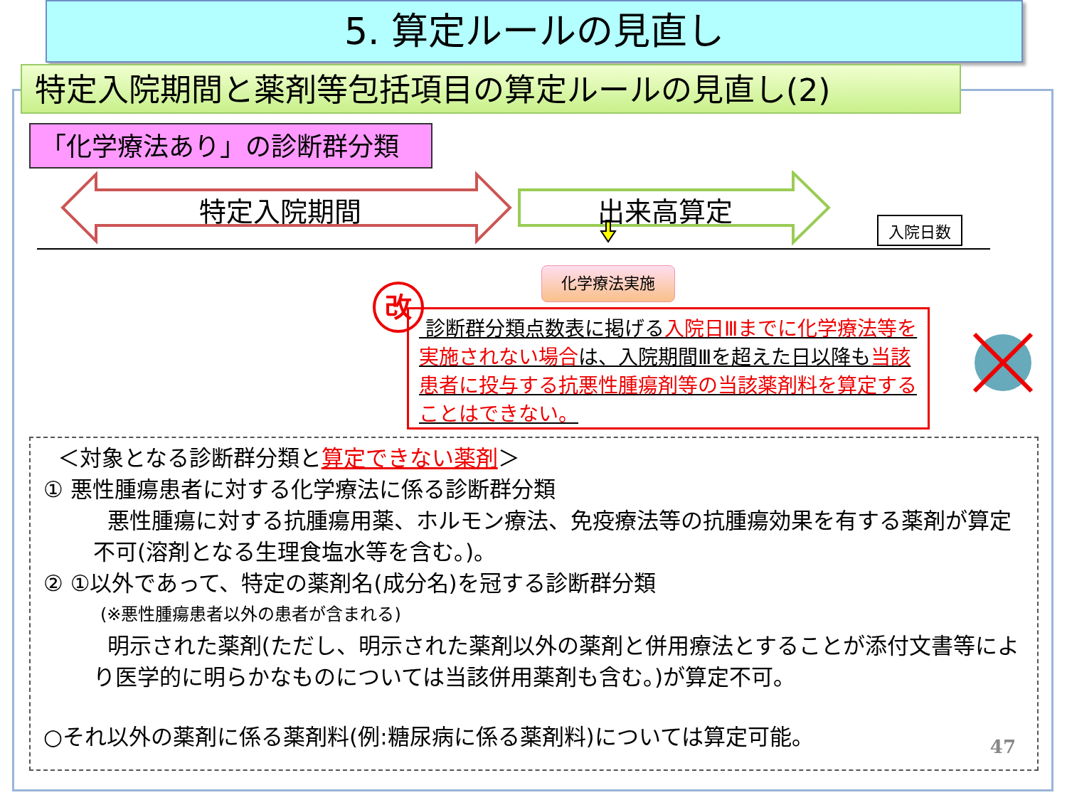5. 算定ルールの見直し
特定入院期間と薬剤等包括項目の算定ルールの見直し(2)
「化学療法あり」の診断群分類
特定入院期間 出来高算定
入院日数
化学療法実施
改
診断群分類点数表に掲げる入院日Ⅲまでに化学療法等を実施されない場合は、入院期間Ⅲを超えた日以降も当該患者に投与する抗悪性腫瘍剤等の当該薬剤料を算定することはできない。
＜対象となる診断群分類と算定できない薬剤＞
① 悪性腫瘍患者に対する化学療法に係る診断群分類
悪性腫瘍に対する抗腫瘍用薬、ホルモン療法、免疫療法等の抗腫瘍効果を有する薬剤が算定不可(溶剤となる生理食塩水等を含む。)。
② ①以外であって、特定の薬剤名(成分名)を冠する診断群分類
(※悪性腫瘍患者以外の患者が含まれる)
明示された薬剤(ただし、明示された薬剤以外の薬剤と併用療法とすることが添付文書等により医学的に明らかなものについては当該併用薬剤も含む。)が算定不可。
○それ以外の薬剤に係る薬剤料(例:糖尿病に係る薬剤料)については算定可能。
47